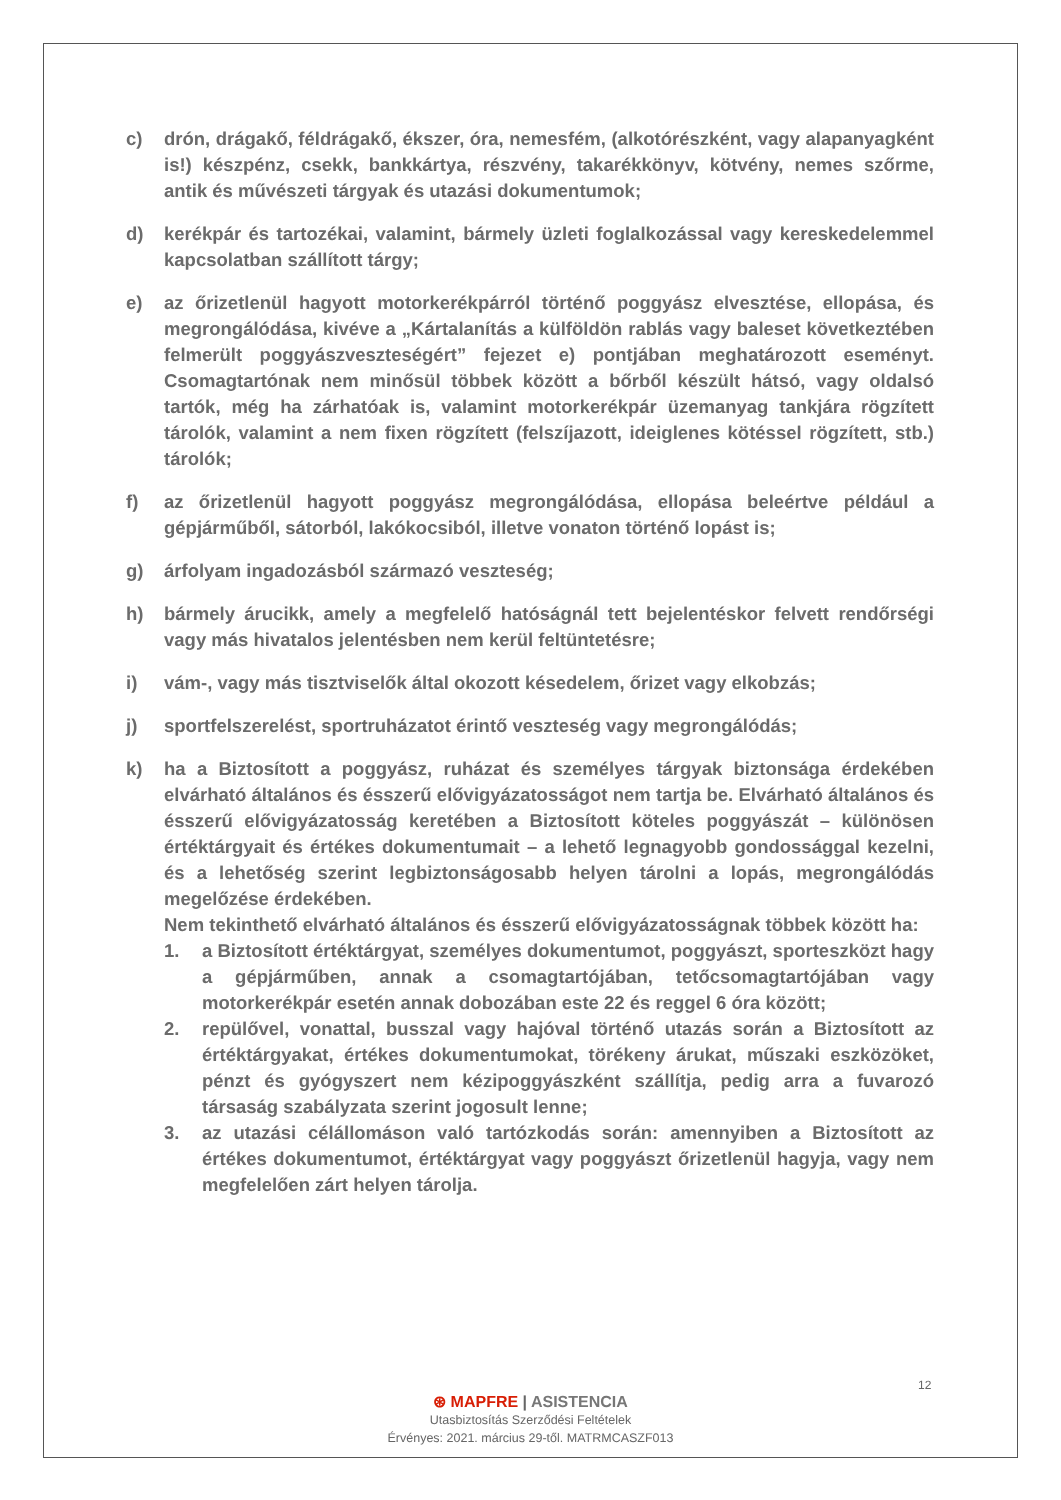c) drón, drágakő, féldrágakő, ékszer, óra, nemesfém, (alkotórészként, vagy alapanyagként is!) készpénz, csekk, bankkártya, részvény, takarékkönyv, kötvény, nemes szőrme, antik és művészeti tárgyak és utazási dokumentumok;
d) kerékpár és tartozékai, valamint, bármely üzleti foglalkozással vagy kereskedelemmel kapcsolatban szállított tárgy;
e) az őrizetlenül hagyott motorkerékpárról történő poggyász elvesztése, ellopása, és megrongálódása, kivéve a „Kártalanítás a külföldön rablás vagy baleset következtében felmerült poggyászveszteségért” fejezet e) pontjában meghatározott eseményt. Csomagtartónak nem minősül többek között a bőrből készült hátsó, vagy oldalsó tartók, még ha zárhatóak is, valamint motorkerékpár üzemanyag tankjára rögzített tárolók, valamint a nem fixen rögzített (felszíjazott, ideiglenes kötéssel rögzített, stb.) tárolók;
f) az őrizetlenül hagyott poggyász megrongálódása, ellopása beleértve például a gépjárműből, sátorból, lakókocsiból, illetve vonaton történő lopást is;
g) árfolyam ingadozásból származó veszteség;
h) bármely árucikk, amely a megfelelő hatóságnál tett bejelentéskor felvett rendőrségi vagy más hivatalos jelentésben nem kerül feltüntetésre;
i) vám-, vagy más tisztviselők által okozott késedelem, őrizet vagy elkobzás;
j) sportfelszerelést, sportruházatot érintő veszteség vagy megrongálódás;
k) ha a Biztosított a poggyász, ruházat és személyes tárgyak biztonsága érdekében elvárható általános és ésszerű elővigyázatosságot nem tartja be. Elvárható általános és ésszerű elővigyázatosság keretében a Biztosított köteles poggyászát – különösen értéktárgyait és értékes dokumentumait – a lehető legnagyobb gondossággal kezelni, és a lehetőség szerint legbiztonságosabb helyen tárolni a lopás, megrongálódás megelőzése érdekében.
Nem tekinthető elvárható általános és ésszerű elővigyázatosságnak többek között ha:
1. a Biztosított értéktárgyat, személyes dokumentumot, poggyászt, sporteszközt hagy a gépjárműben, annak a csomagtartójában, tetőcsomagtartójában vagy motorkerékpár esetén annak dobozában este 22 és reggel 6 óra között;
2. repülővel, vonattal, busszal vagy hajóval történő utazás során a Biztosított az értéktárgyakat, értékes dokumentumokat, törékeny árukat, műszaki eszközöket, pénzt és gyógyszert nem kézipoggyászként szállítja, pedig arra a fuvarozó társaság szabályzata szerint jogosult lenne;
3. az utazási célállomáson való tartózkodás során: amennyiben a Biztosított az értékes dokumentumot, értéktárgyat vagy poggyászt őrizetlenül hagyja, vagy nem megfelelően zárt helyen tárolja.
12
⊛ MAPFRE | ASISTENCIA
Utasbiztosítás Szerződési Feltételek
Érvényes: 2021. március 29-től. MATRMCASZF013